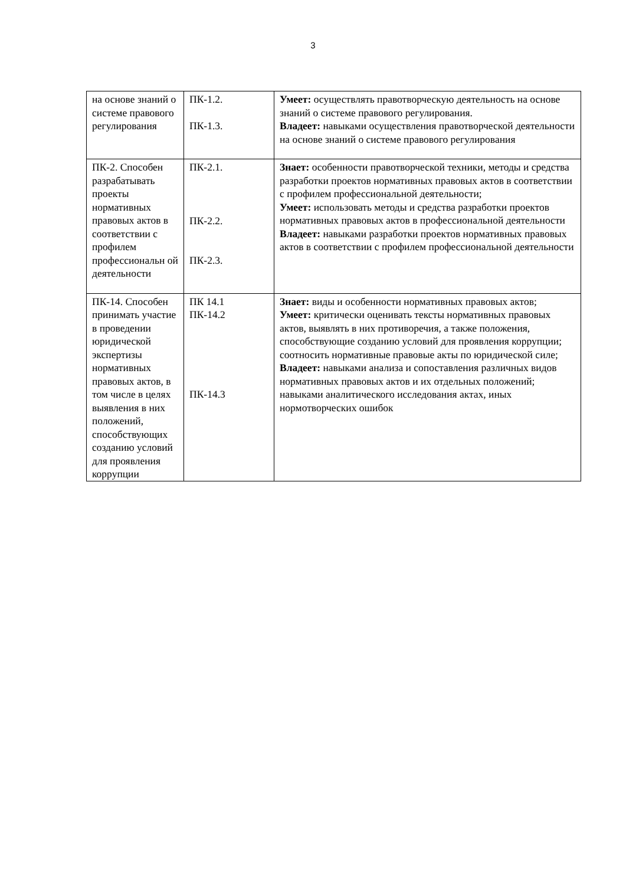3
| на основе знаний о системе правового регулирования | ПК-1.2. ПК-1.3. | Умеет: осуществлять правотворческую деятельность на основе знаний о системе правового регулирования. Владеет: навыками осуществления правотворческой деятельности на основе знаний о системе правового регулирования |
| ПК-2. Способен разрабатывать проекты нормативных правовых актов в соответствии с профилем профессиональн ой деятельности | ПК-2.1. ПК-2.2. ПК-2.3. | Знает: особенности правотворческой техники, методы и средства разработки проектов нормативных правовых актов в соответствии с профилем профессиональной деятельности; Умеет: использовать методы и средства разработки проектов нормативных правовых актов в профессиональной деятельности Владеет: навыками разработки проектов нормативных правовых актов в соответствии с профилем профессиональной деятельности |
| ПК-14. Способен принимать участие в проведении юридической экспертизы нормативных правовых актов, в том числе в целях выявления в них положений, способствующих созданию условий для проявления коррупции | ПК 14.1 ПК-14.2 ПК-14.3 | Знает: виды и особенности нормативных правовых актов; Умеет: критически оценивать тексты нормативных правовых актов, выявлять в них противоречия, а также положения, способствующие созданию условий для проявления коррупции; соотносить нормативные правовые акты по юридической силе; Владеет: навыками анализа и сопоставления различных видов нормативных правовых актов и их отдельных положений; навыками аналитического исследования актах, иных нормотворческих ошибок |